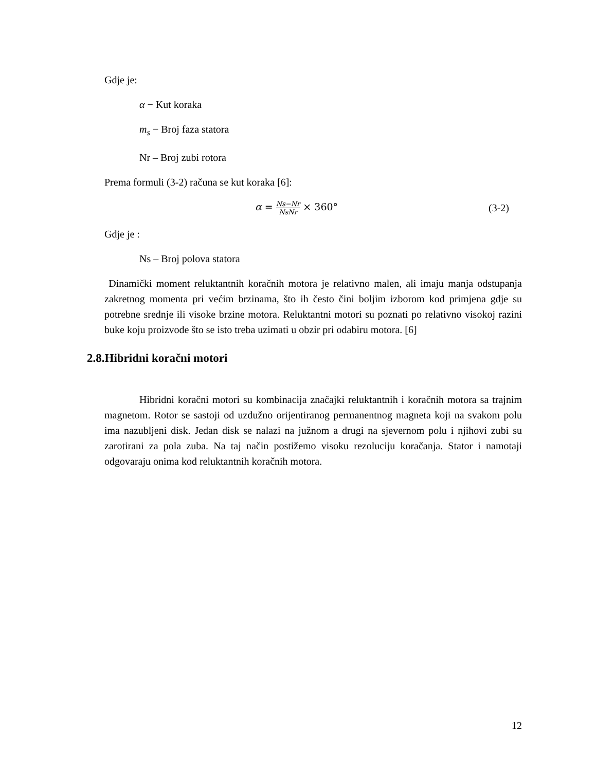Gdje je:
α − Kut koraka
m<sub>s</sub> − Broj faza statora
Nr – Broj zubi rotora
Prema formuli (3-2) računa se kut koraka [6]:
α = Ns−Nr NsNr × 360° (3-2)
Gdje je :
Ns – Broj polova statora
Dinamički moment reluktantnih koračnih motora je relativno malen, ali imaju manja odstupanja zakretnog momenta pri većim brzinama, što ih često čini boljim izborom kod primjena gdje su potrebne srednje ili visoke brzine motora. Reluktantni motori su poznati po relativno visokoj razini buke koju proizvode što se isto treba uzimati u obzir pri odabiru motora. [6]
2.8.Hibridni koračni motori
Hibridni koračni motori su kombinacija značajki reluktantnih i koračnih motora sa trajnim magnetom. Rotor se sastoji od uzdužno orijentiranog permanentnog magneta koji na svakom polu ima nazubljeni disk. Jedan disk se nalazi na južnom a drugi na sjevernom polu i njihovi zubi su zarotirani za pola zuba. Na taj način postižemo visoku rezoluciju koračanja. Stator i namotaji odgovaraju onima kod reluktantnih koračnih motora.
12